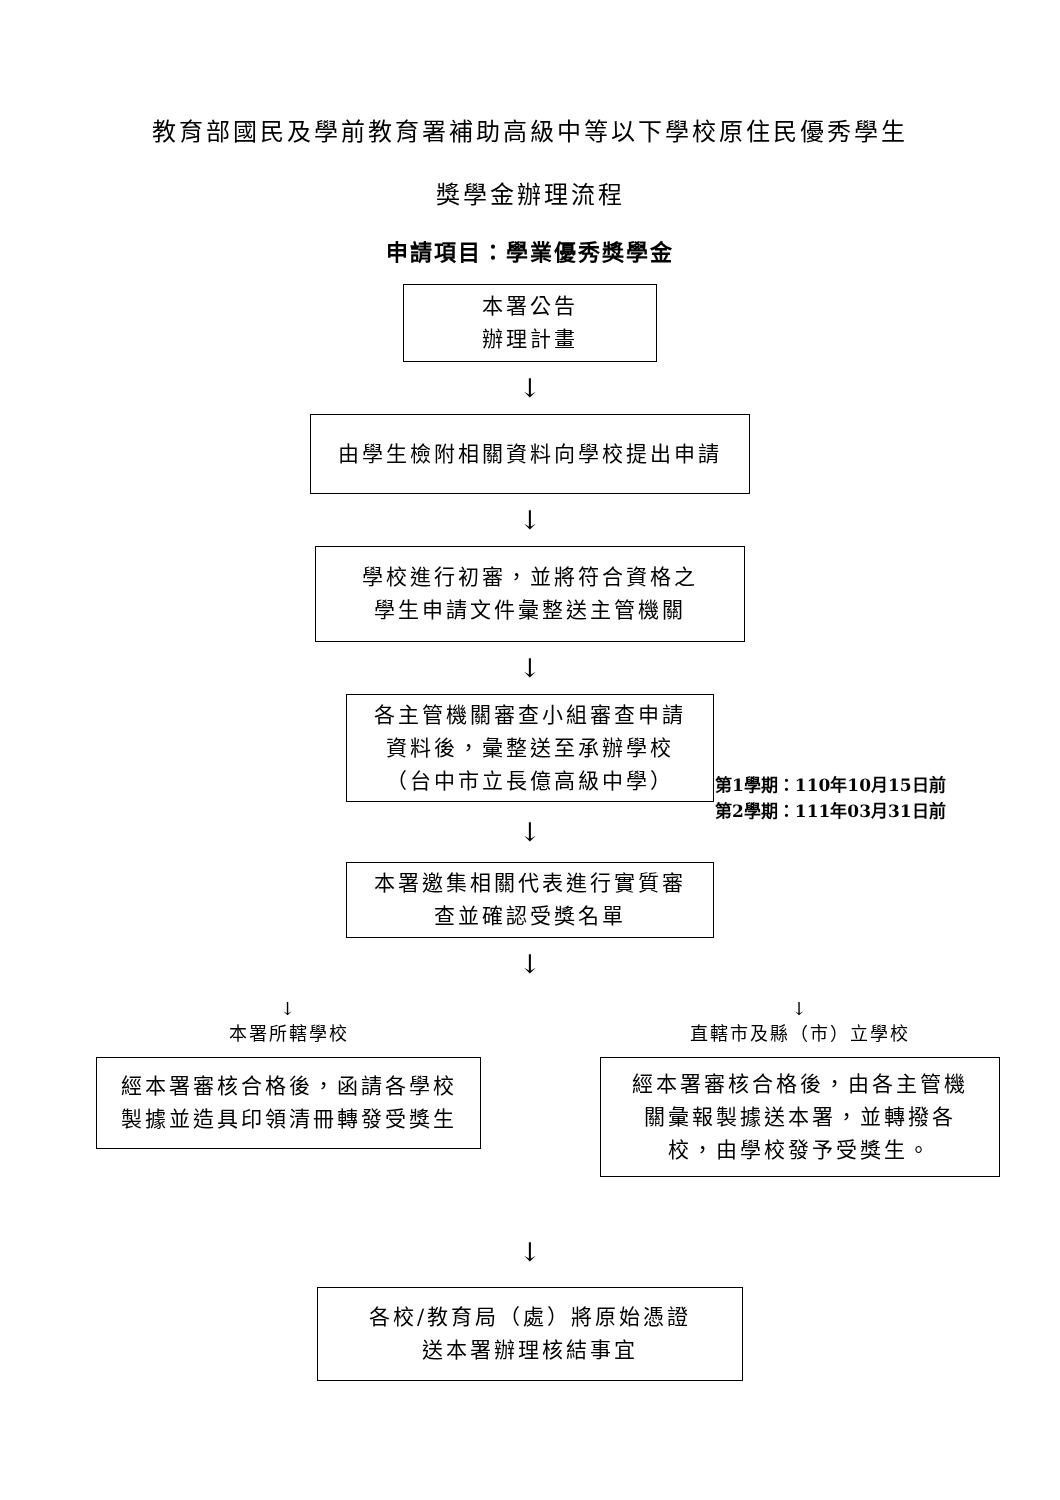教育部國民及學前教育署補助高級中等以下學校原住民優秀學生
獎學金辦理流程
申請項目：學業優秀獎學金
本署公告
辦理計畫
↓
由學生檢附相關資料向學校提出申請
↓
學校進行初審，並將符合資格之
學生申請文件彙整送主管機關
↓
各主管機關審查小組審查申請
資料後，彙整送至承辦學校
（台中市立長億高級中學）
第1學期：110年10月15日前
第2學期：111年03月31日前
↓
本署邀集相關代表進行實質審
查並確認受獎名單
↓
↓
本署所轄學校
經本署審核合格後，函請各學校
製據並造具印領清冊轉發受獎生
↓
直轄市及縣（市）立學校
經本署審核合格後，由各主管機
關彙報製據送本署，並轉撥各
校，由學校發予受獎生。
↓
各校/教育局（處）將原始憑證
送本署辦理核結事宜